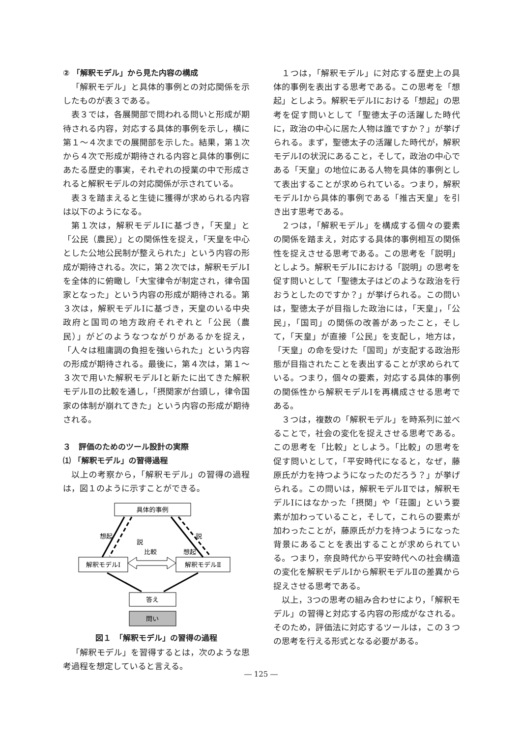② 「解釈モデル」から見た内容の構成
「解釈モデル」と具体的事例との対応関係を示したものが表３である。
表３では，各展開部で問われる問いと形成が期待される内容，対応する具体的事例を示し，横に第１～４次までの展開部を示した。結果，第１次から４次で形成が期待される内容と具体的事例にあたる歴史的事実，それぞれの授業の中で形成されると解釈モデルの対応関係が示されている。
表３を踏まえると生徒に獲得が求められる内容は以下のようになる。
第１次は，解釈モデルⅠに基づき，「天皇」と「公民（農民）」との関係性を捉え，「天皇を中心とした公地公民制が整えられた」という内容の形成が期待される。次に，第２次では，解釈モデルⅠを全体的に俯瞰し「大宝律令が制定され，律令国家となった」という内容の形成が期待される。第３次は，解釈モデルⅠに基づき，天皇のいる中央政府と国司の地方政府それぞれと「公民（農民）」がどのようなつながりがあるかを捉え，「人々は租庸調の負担を強いられた」という内容の形成が期待される。最後に，第４次は，第１～３次で用いた解釈モデルⅠと新たに出てきた解釈モデルⅡの比較を通し，「摂関家が台頭し，律令国家の体制が崩れてきた」という内容の形成が期待される。
３　評価のためのツール設計の実際
⑴ 「解釈モデル」の習得過程
以上の考察から，「解釈モデル」の習得の過程は，図１のように示すことができる。
具体的事例
解釈モデルⅠ
解釈モデルⅡ
答え
問い
想起
説
説
想起
比較
図１　「解釈モデル」の習得の過程
「解釈モデル」を習得するとは，次のような思考過程を想定していると言える。
１つは，「解釈モデル」に対応する歴史上の具体的事例を表出する思考である。この思考を「想起」としよう。解釈モデルⅠにおける「想起」の思考を促す問いとして「聖徳太子の活躍した時代に，政治の中心に居た人物は誰ですか？」が挙げられる。まず，聖徳太子の活躍した時代が，解釈モデルⅠの状況にあること，そして，政治の中心である「天皇」の地位にある人物を具体的事例として表出することが求められている。つまり，解釈モデルⅠから具体的事例である「推古天皇」を引き出す思考である。
２つは，「解釈モデル」を構成する個々の要素の関係を踏まえ，対応する具体的事例相互の関係性を捉えさせる思考である。この思考を「説明」としよう。解釈モデルⅠにおける「説明」の思考を促す問いとして「聖徳太子はどのような政治を行おうとしたのですか？」が挙げられる。この問いは，聖徳太子が目指した政治には，「天皇」，「公民」，「国司」の関係の改善があったこと，そして，「天皇」が直接「公民」を支配し，地方は，「天皇」の命を受けた「国司」が支配する政治形態が目指されたことを表出することが求められている。つまり，個々の要素，対応する具体的事例の関係性から解釈モデルⅠを再構成させる思考である。
３つは，複数の「解釈モデル」を時系列に並べることで，社会の変化を捉えさせる思考である。この思考を「比較」としよう。「比較」の思考を促す問いとして，「平安時代になると，なぜ，藤原氏が力を持つようになったのだろう？」が挙げられる。この問いは，解釈モデルⅡでは，解釈モデルⅠにはなかった「摂関」や「荘園」という要素が加わっていること，そして，これらの要素が加わったことが，藤原氏が力を持つようになった背景にあることを表出することが求められている。つまり，奈良時代から平安時代への社会構造の変化を解釈モデルⅠから解釈モデルⅡの差異から捉えさせる思考である。
以上，3つの思考の組み合わせにより，「解釈モデル」の習得と対応する内容の形成がなされる。そのため，評価法に対応するツールは，この３つの思考を行える形式となる必要がある。
― 125 ―